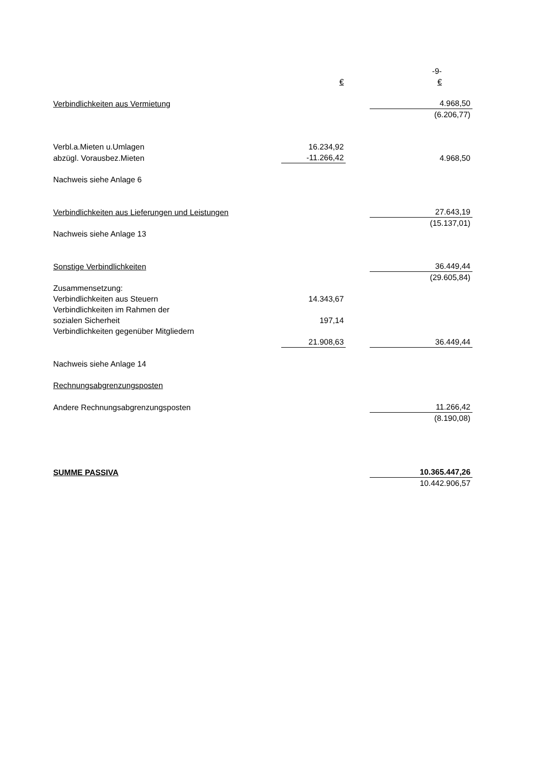| | | | -9- |
| | € | | € |
| Verbindlichkeiten aus Vermietung | | | 4.968,50 |
| | | | (6.206,77) |
| Verbl.a.Mieten u.Umlagen | 16.234,92 | | |
| abzügl. Vorausbez.Mieten | -11.266,42 | | 4.968,50 |
| Nachweis siehe Anlage 6 | | | |
| Verbindlichkeiten aus Lieferungen und Leistungen | | | 27.643,19 |
| | | | (15.137,01) |
| Nachweis siehe Anlage 13 | | | |
| Sonstige Verbindlichkeiten | | | 36.449,44 |
| | | | (29.605,84) |
| Zusammensetzung: | | | |
| Verbindlichkeiten aus Steuern | 14.343,67 | | |
| Verbindlichkeiten im Rahmen der | | | |
| sozialen Sicherheit | 197,14 | | |
| Verbindlichkeiten gegenüber Mitgliedern | | | |
| | 21.908,63 | | 36.449,44 |
| Nachweis siehe Anlage 14 | | | |
| Rechnungsabgrenzungsposten | | | |
| Andere Rechnungsabgrenzungsposten | | | 11.266,42 |
| | | | (8.190,08) |
| SUMME PASSIVA | | | 10.365.447,26 |
| | | | 10.442.906,57 |